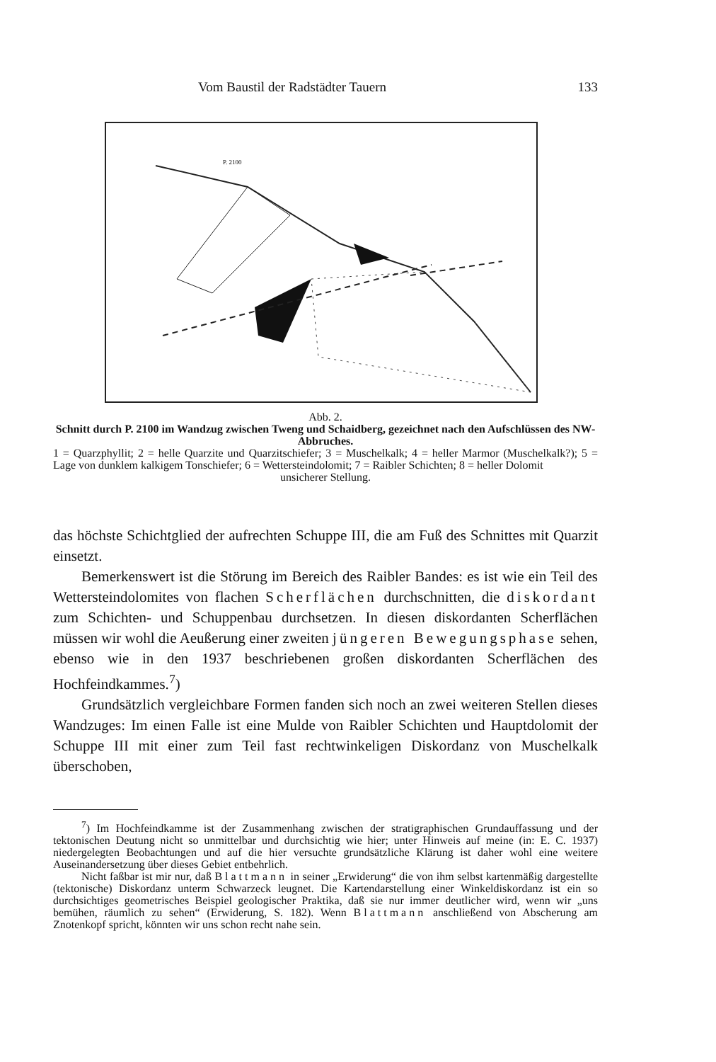Vom Baustil der Radstädter Tauern 133
P. 2100
Abb. 2.
Schnitt durch P. 2100 im Wandzug zwischen Tweng und Schaidberg, gezeichnet nach den Aufschlüssen des NW-Abbruches.
1 = Quarzphyllit; 2 = helle Quarzite und Quarzitschiefer; 3 = Muschelkalk; 4 = heller Marmor (Muschelkalk?); 5 = Lage von dunklem kalkigem Tonschiefer; 6 = Wettersteindolomit; 7 = Raibler Schichten; 8 = heller Dolomit
unsicherer Stellung.
das höchste Schichtglied der aufrechten Schuppe III, die am Fuß des Schnittes mit Quarzit einsetzt.
Bemerkenswert ist die Störung im Bereich des Raibler Bandes: es ist wie ein Teil des Wettersteindolomites von flachen Scherflächen durchschnitten, die diskordant zum Schichten- und Schuppenbau durchsetzen. In diesen diskordanten Scherflächen müssen wir wohl die Aeußerung einer zweiten jüngeren Bewegungsphase sehen, ebenso wie in den 1937 beschriebenen großen diskordanten Scherflächen des Hochfeindkammes.<sup>7</sup>)
Grundsätzlich vergleichbare Formen fanden sich noch an zwei weiteren Stellen dieses Wandzuges: Im einen Falle ist eine Mulde von Raibler Schichten und Hauptdolomit der Schuppe III mit einer zum Teil fast rechtwinkeligen Diskordanz von Muschelkalk überschoben,
<sup>7</sup>) Im Hochfeindkamme ist der Zusammenhang zwischen der stratigraphischen Grundauffassung und der tektonischen Deutung nicht so unmittelbar und durchsichtig wie hier; unter Hinweis auf meine (in: E. C. 1937) niedergelegten Beobachtungen und auf die hier versuchte grundsätzliche Klärung ist daher wohl eine weitere Auseinandersetzung über dieses Gebiet entbehrlich.
Nicht faßbar ist mir nur, daß Blattmann in seiner „Erwiderung“ die von ihm selbst kartenmäßig dargestellte (tektonische) Diskordanz unterm Schwarzeck leugnet. Die Kartendarstellung einer Winkeldiskordanz ist ein so durchsichtiges geometrisches Beispiel geologischer Praktika, daß sie nur immer deutlicher wird, wenn wir „uns bemühen, räumlich zu sehen“ (Erwiderung, S. 182). Wenn Blattmann anschließend von Abscherung am Znotenkopf spricht, könnten wir uns schon recht nahe sein.